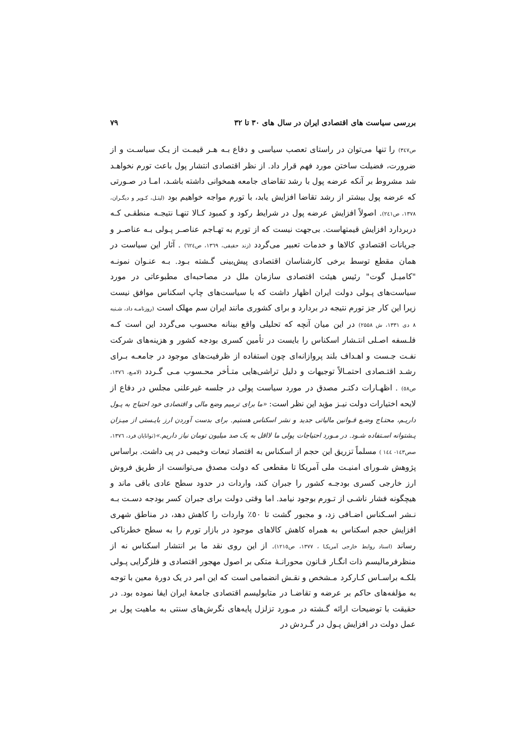بررسی سیاست های اقتصادی ایران در سال های ۳۰ تا ۳۲ ۷۹
ص۳٤۷) را تنها می‌توان در راستای تعصب سیاسی و دفاع بـه هـر قیمـت از یـک سیاسـت و از ضرورت، فضیلت ساختن مورد فهم قرار داد. از نظر اقتصادی انتشار پول باعث تورم نخواهـد شد مشروط بر آنکه عرضه پول با رشد تقاضای جامعه همخوانی داشته باشـد، امـا در صـورتی که عرضه پول بیشتر از رشد تقاضا افزایش یابد، با تورم مواجه خواهیم بود (لیتـل، کـوپر و دیگـران، ۱۳۷۸، ص۲٤۱). اصولاً افزایش عرضه پول در شرایط رکود و کمبود کـالا تنهـا نتیجـه منطقـی کـه دربردارد افزایش قیمتهاست. بی‌جهت نیست که از تورم به تهـاجم عناصـر پـولی بـه عناصـر و جریانات اقتصادیِ کالاها و خدمات تعبیر می‌گردد (زند حقیقی، ۱۳٦۹، ص٦۲٤) . آثار این سیاست در همان مقطع توسط برخی کارشناسان اقتصادی پیش‌بینی گـشته بـود. بـه عنـوان نمونـه "کامیـل گوت" رئیس هیئت اقتصادی سازمان ملل در مصاحبه‌ای مطبوعاتی در مورد سیاست‌های پـولی دولت ایران اظهار داشت که با سیاست‌های چاپ اسکناس موافق نیست زیرا این کار جز تورم نتیجه در بردارد و برای کشوری مانند ایران سم مهلک است (روزنامـه داد، شـنبه ۸ دی ۱۳۳۱، ش ۲۵۵۸) در این میان آنچه که تحلیلی واقع بینانه محسوب می‌گردد این است کـه فلـسفه اصـلی انتـشار اسکناس را بایست در تأمین کسری بودجه کشور و هزینه‌های شرکت نفـت جـست و اهـداف بلند پروازانه‌ای چون استفاده از ظرفیت‌های موجود در جامعـه بـرای رشـد اقتـصادی احتمـالاً توجیهات و دلیل تراشی‌هایی متـأخر محـسوب مـی گـردد (لامـع، ۱۳۷٦، ص٥۸) . اظهـارات دکتـر مصدق در مورد سیاست پولی در جلسه غیرعلنی مجلس در دفاع از لایحه اختیارات دولت نیـز مؤید این نظر است: «ما برای ترمیم وضع مالی و اقتصادی خود احتیاج به پـول داریـم، محتـاج وضـع قـوانین مالیاتی جدید و نشر اسکناس هستیم. برای بدست آوردن ارز بایـستی از میـزان پـشتوانه اسـتفاده شـود. در مـورد احتیاجات پولی ما لااقل به یک صد میلیون تومان نیاز داریم.»(توانایان فرد، ۱۳۷٦، صص۱٤۳- ۱٤٤ ) مسلماً تزریق این حجم از اسکناس به اقتصاد تبعات وخیمی در پی داشت. براساس پژوهش شـورای امنیـت ملی آمریکا تا مقطعی که دولت مصدق می‌توانست از طریق فروش ارز خارجی کسری بودجـه کشور را جبران کند، واردات در حدود سطح عادی باقی ماند و هیچگونه فشار ناشـی از تـورم بوجود نیامد. اما وقتی دولت برای جبران کسر بودجه دسـت بـه نـشر اسـکناس اضـافی زد، و مجبور گشت تا ٥۰٪ واردات را کاهش دهد، در مناطق شهری افزایش حجم اسکناس به همراه کاهش کالاهای موجود در بازار تورم را به سطح خطرناکی رساند (اسناد روابط خارجی آمریکـا ، ۱۳۷۷، ص۱۲۱٥). از این روی نقد ما بر انتشار اسکناس نه از منظرفرمالیسم ذات انگـار قـانون محورانـۀ متکی بر اصول مهجور اقتصادی و فلزگرایی پـولی بلکـه براسـاس کـارکرد مـشخص و نقـش انضمامی است که این امر در یک دورۀ معین با توجه به مؤلفه‌های حاکم بر عرضه و تقاضـا در متابولیسم اقتصادی جامعۀ ایران ایفا نموده بود. در حقیقت با توضیحات ارائه گـشته در مـورد تزلزل پایه‌های نگرش‌های سنتی به ماهیت پول بر عمل دولت در افزایش پـول در گـردش در